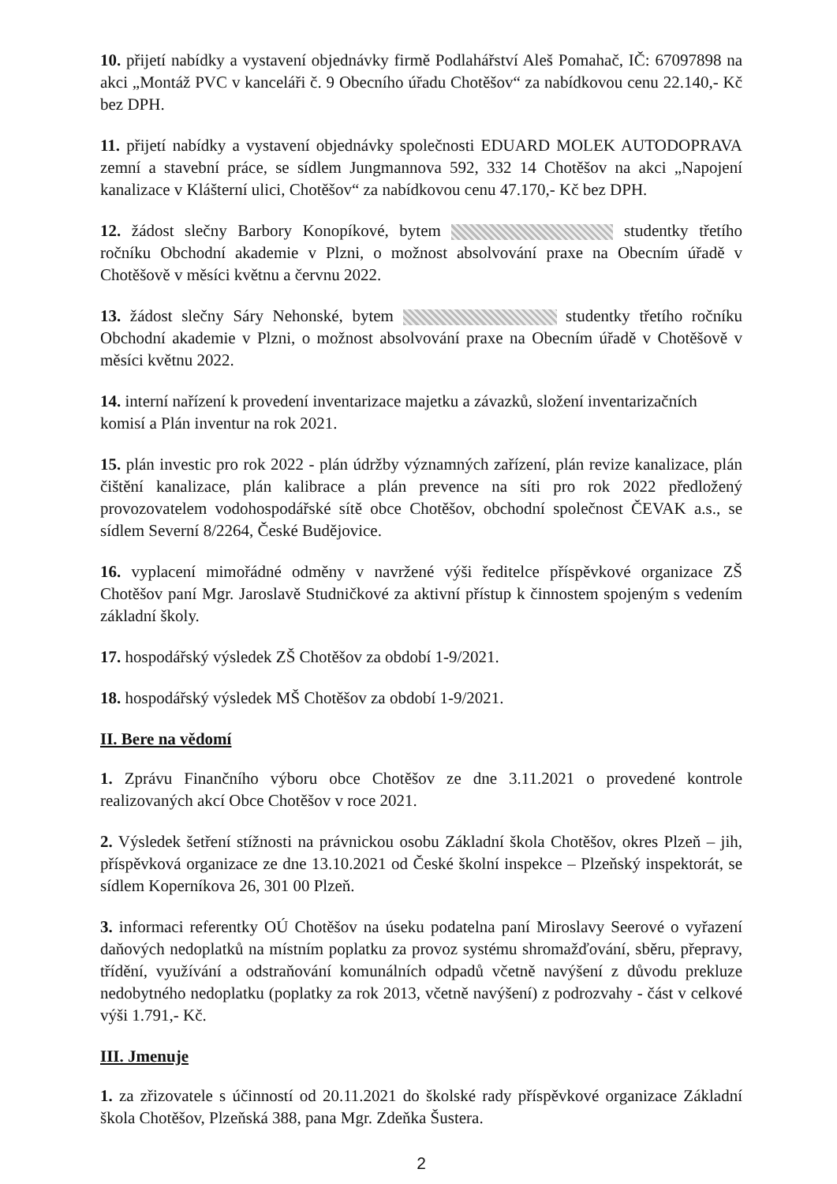10. přijetí nabídky a vystavení objednávky firmě Podlahářství Aleš Pomahač, IČ: 67097898 na akci „Montáž PVC v kanceláři č. 9 Obecního úřadu Chotěšov“ za nabídkovou cenu 22.140,- Kč bez DPH.
11. přijetí nabídky a vystavení objednávky společnosti EDUARD MOLEK AUTODOPRAVA zemní a stavební práce, se sídlem Jungmannova 592, 332 14 Chotěšov na akci „Napojení kanalizace v Klášterní ulici, Chotěšov“ za nabídkovou cenu 47.170,- Kč bez DPH.
12. žádost slečny Barbory Konopíkové, bytem studentky třetího ročníku Obchodní akademie v Plzni, o možnost absolvování praxe na Obecním úřadě v Chotěšově v měsíci květnu a červnu 2022.
13. žádost slečny Sáry Nehonské, bytem studentky třetího ročníku Obchodní akademie v Plzni, o možnost absolvování praxe na Obecním úřadě v Chotěšově v měsíci květnu 2022.
14. interní nařízení k provedení inventarizace majetku a závazků, složení inventarizačních komisí a Plán inventur na rok 2021.
15. plán investic pro rok 2022 - plán údržby významných zařízení, plán revize kanalizace, plán čištění kanalizace, plán kalibrace a plán prevence na síti pro rok 2022 předložený provozovatelem vodohospodářské sítě obce Chotěšov, obchodní společnost ČEVAK a.s., se sídlem Severní 8/2264, České Budějovice.
16. vyplacení mimořádné odměny v navržené výši ředitelce příspěvkové organizace ZŠ Chotěšov paní Mgr. Jaroslavě Studničkové za aktivní přístup k činnostem spojeným s vedením základní školy.
17. hospodářský výsledek ZŠ Chotěšov za období 1-9/2021.
18. hospodářský výsledek MŠ Chotěšov za období 1-9/2021.
II. Bere na vědomí
1. Zprávu Finančního výboru obce Chotěšov ze dne 3.11.2021 o provedené kontrole realizovaných akcí Obce Chotěšov v roce 2021.
2. Výsledek šetření stížnosti na právnickou osobu Základní škola Chotěšov, okres Plzeň – jih, příspěvková organizace ze dne 13.10.2021 od České školní inspekce – Plzeňský inspektorát, se sídlem Koperníkova 26, 301 00 Plzeň.
3. informaci referentky OÚ Chotěšov na úseku podatelna paní Miroslavy Seerové o vyřazení daňových nedoplatků na místním poplatku za provoz systému shromažďování, sběru, přepravy, třídění, využívání a odstraňování komunálních odpadů včetně navýšení z důvodu prekluze nedobytného nedoplatku (poplatky za rok 2013, včetně navýšení) z podrozvahy - část v celkové výši 1.791,- Kč.
III. Jmenuje
1. za zřizovatele s účinností od 20.11.2021 do školské rady příspěvkové organizace Základní škola Chotěšov, Plzeňská 388, pana Mgr. Zdeňka Šustera.
2